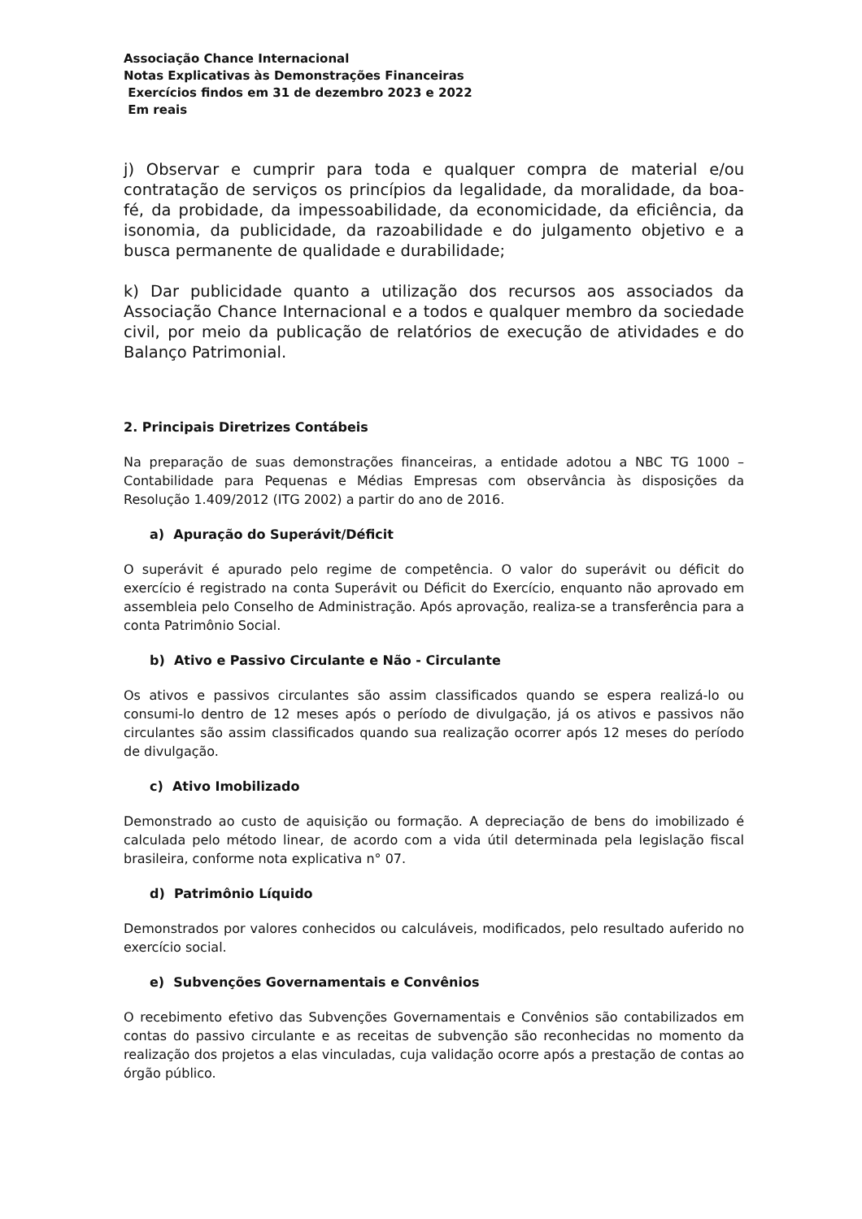Associação Chance Internacional
Notas Explicativas às Demonstrações Financeiras
Exercícios findos em 31 de dezembro 2023 e 2022
Em reais
j) Observar e cumprir para toda e qualquer compra de material e/ou contratação de serviços os princípios da legalidade, da moralidade, da boa-fé, da probidade, da impessoabilidade, da economicidade, da eficiência, da isonomia, da publicidade, da razoabilidade e do julgamento objetivo e a busca permanente de qualidade e durabilidade;
k) Dar publicidade quanto a utilização dos recursos aos associados da Associação Chance Internacional e a todos e qualquer membro da sociedade civil, por meio da publicação de relatórios de execução de atividades e do Balanço Patrimonial.
2. Principais Diretrizes Contábeis
Na preparação de suas demonstrações financeiras, a entidade adotou a NBC TG 1000 – Contabilidade para Pequenas e Médias Empresas com observância às disposições da Resolução 1.409/2012 (ITG 2002) a partir do ano de 2016.
a) Apuração do Superávit/Déficit
O superávit é apurado pelo regime de competência. O valor do superávit ou déficit do exercício é registrado na conta Superávit ou Déficit do Exercício, enquanto não aprovado em assembleia pelo Conselho de Administração. Após aprovação, realiza-se a transferência para a conta Patrimônio Social.
b) Ativo e Passivo Circulante e Não - Circulante
Os ativos e passivos circulantes são assim classificados quando se espera realizá-lo ou consumi-lo dentro de 12 meses após o período de divulgação, já os ativos e passivos não circulantes são assim classificados quando sua realização ocorrer após 12 meses do período de divulgação.
c) Ativo Imobilizado
Demonstrado ao custo de aquisição ou formação. A depreciação de bens do imobilizado é calculada pelo método linear, de acordo com a vida útil determinada pela legislação fiscal brasileira, conforme nota explicativa n° 07.
d) Patrimônio Líquido
Demonstrados por valores conhecidos ou calculáveis, modificados, pelo resultado auferido no exercício social.
e) Subvenções Governamentais e Convênios
O recebimento efetivo das Subvenções Governamentais e Convênios são contabilizados em contas do passivo circulante e as receitas de subvenção são reconhecidas no momento da realização dos projetos a elas vinculadas, cuja validação ocorre após a prestação de contas ao órgão público.